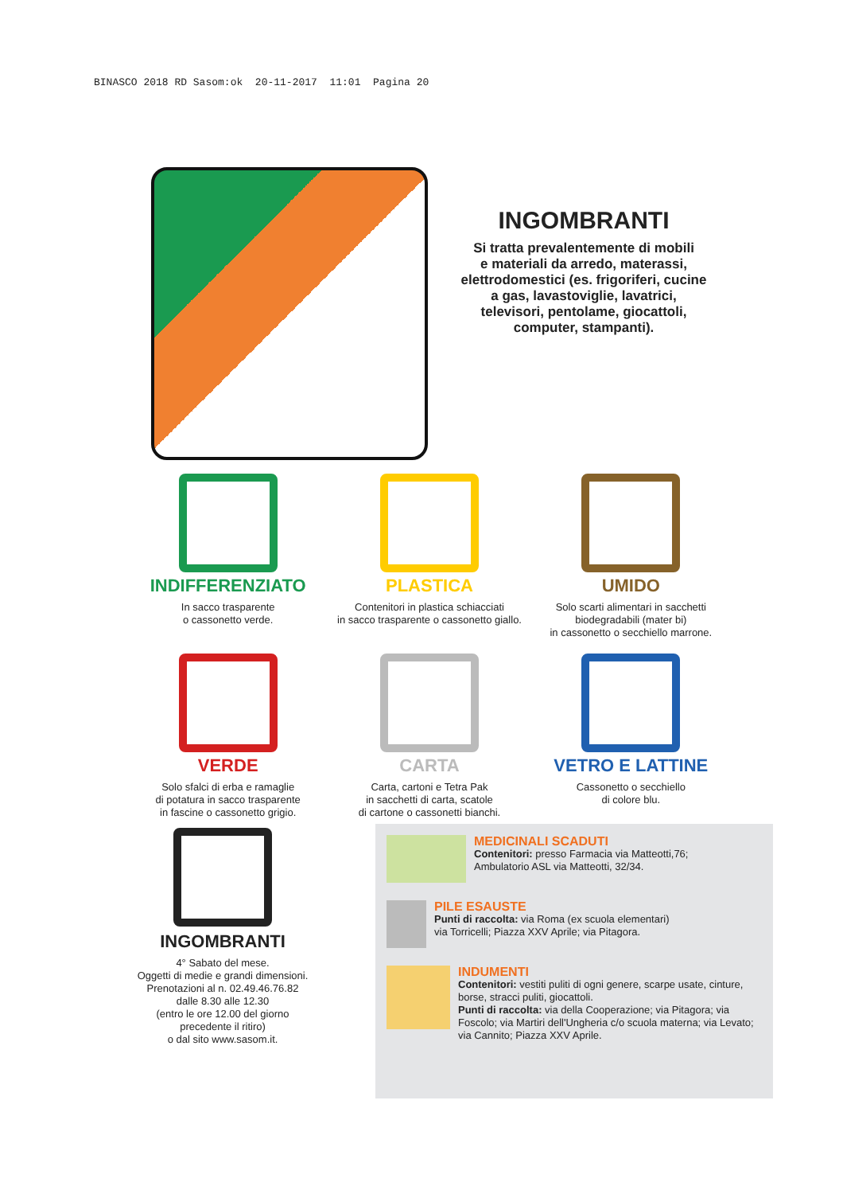BINASCO 2018 RD Sasom:ok 20-11-2017 11:01 Pagina 20
INGOMBRANTI
Si tratta prevalentemente di mobili
e materiali da arredo, materassi,
elettrodomestici (es. frigoriferi, cucine
a gas, lavastoviglie, lavatrici,
televisori, pentolame, giocattoli,
computer, stampanti).
INDIFFERENZIATO
In sacco trasparente
o cassonetto verde.
PLASTICA
Contenitori in plastica schiacciati
in sacco trasparente o cassonetto giallo.
UMIDO
Solo scarti alimentari in sacchetti
biodegradabili (mater bi)
in cassonetto o secchiello marrone.
VERDE
Solo sfalci di erba e ramaglie
di potatura in sacco trasparente
in fascine o cassonetto grigio.
CARTA
Carta, cartoni e Tetra Pak
in sacchetti di carta, scatole
di cartone o cassonetti bianchi.
VETRO E LATTINE
Cassonetto o secchiello
di colore blu.
INGOMBRANTI
4° Sabato del mese.
Oggetti di medie e grandi dimensioni.
Prenotazioni al n. 02.49.46.76.82
dalle 8.30 alle 12.30
(entro le ore 12.00 del giorno
precedente il ritiro)
o dal sito www.sasom.it.
MEDICINALI SCADUTI
Contenitori: presso Farmacia via Matteotti,76;
Ambulatorio ASL via Matteotti, 32/34.
PILE ESAUSTE
Punti di raccolta: via Roma (ex scuola elementari)
via Torricelli; Piazza XXV Aprile; via Pitagora.
INDUMENTI
Contenitori: vestiti puliti di ogni genere, scarpe usate, cinture, borse, stracci puliti, giocattoli.
Punti di raccolta: via della Cooperazione; via Pitagora; via Foscolo; via Martiri dell'Ungheria c/o scuola materna; via Levato; via Cannito; Piazza XXV Aprile.